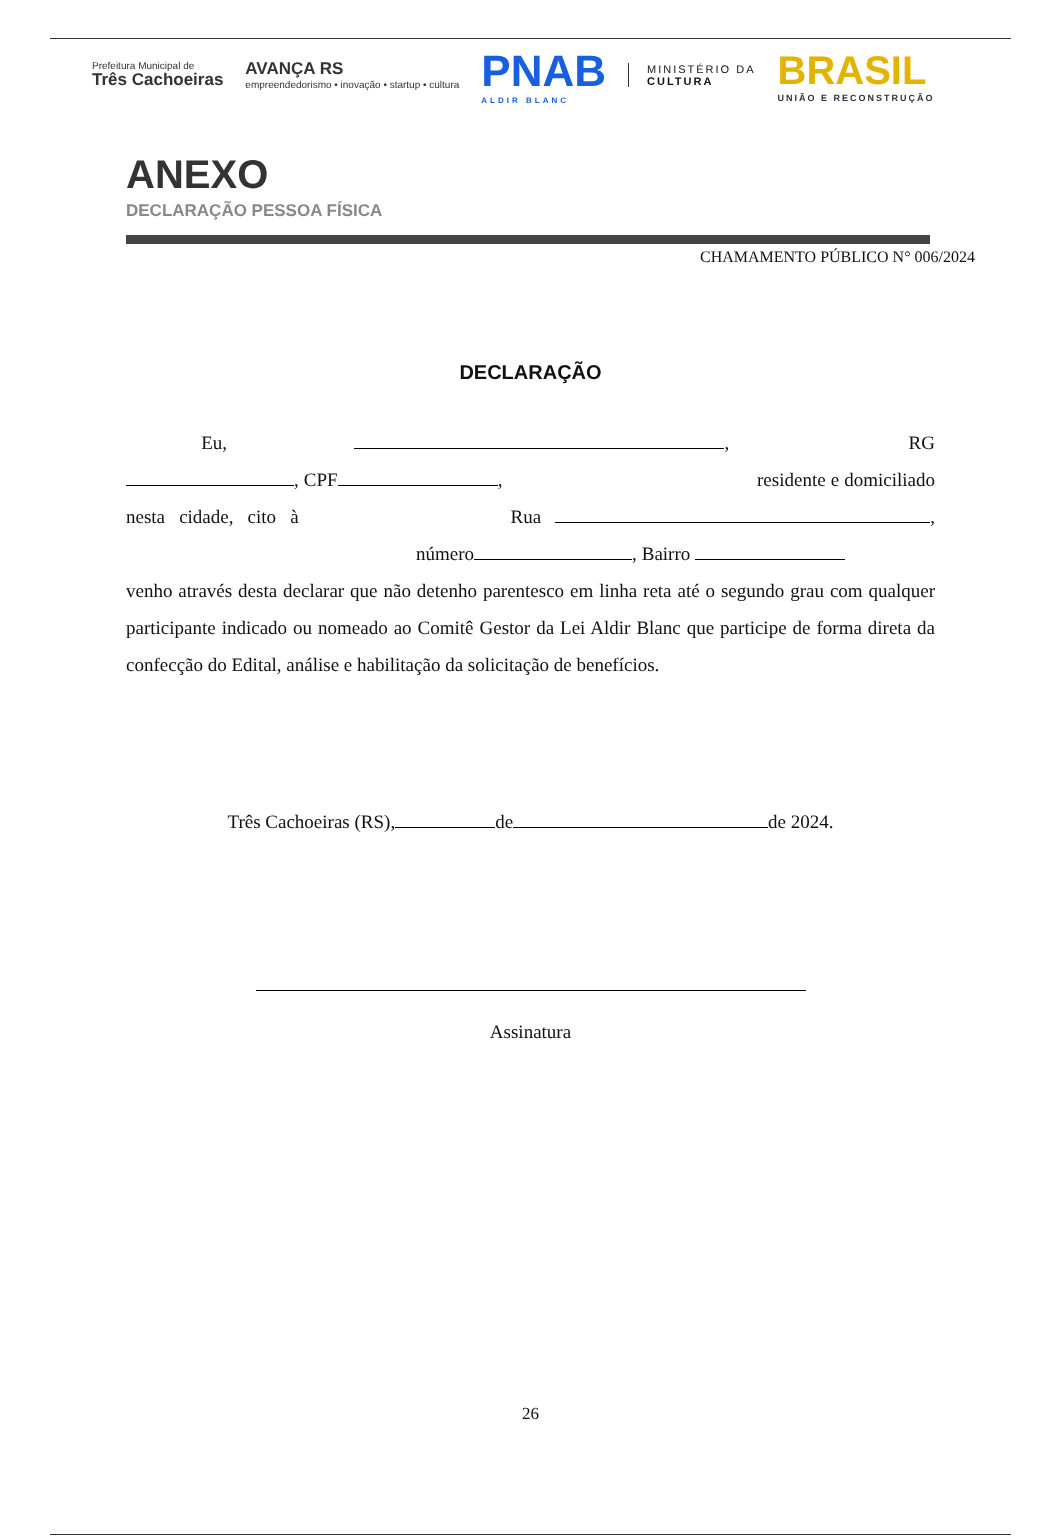Prefeitura Municipal de
Três Cachoeiras
AVANÇA RS
empreendedorismo • inovação • startup • cultura
PNAB
ALDIR BLANC
MINISTÉRIO DA
CULTURA
BRASIL
UNIÃO E RECONSTRUÇÃO
ANEXO
DECLARAÇÃO PESSOA FÍSICA
CHAMAMENTO PÚBLICO N° 006/2024
DECLARAÇÃO
Eu, , RG , CPF , residente e domiciliado nesta cidade, cito à Rua , número , Bairro venho através desta declarar que não detenho parentesco em linha reta até o segundo grau com qualquer participante indicado ou nomeado ao Comitê Gestor da Lei Aldir Blanc que participe de forma direta da confecção do Edital, análise e habilitação da solicitação de benefícios.
Três Cachoeiras (RS), de de 2024.
Assinatura
26